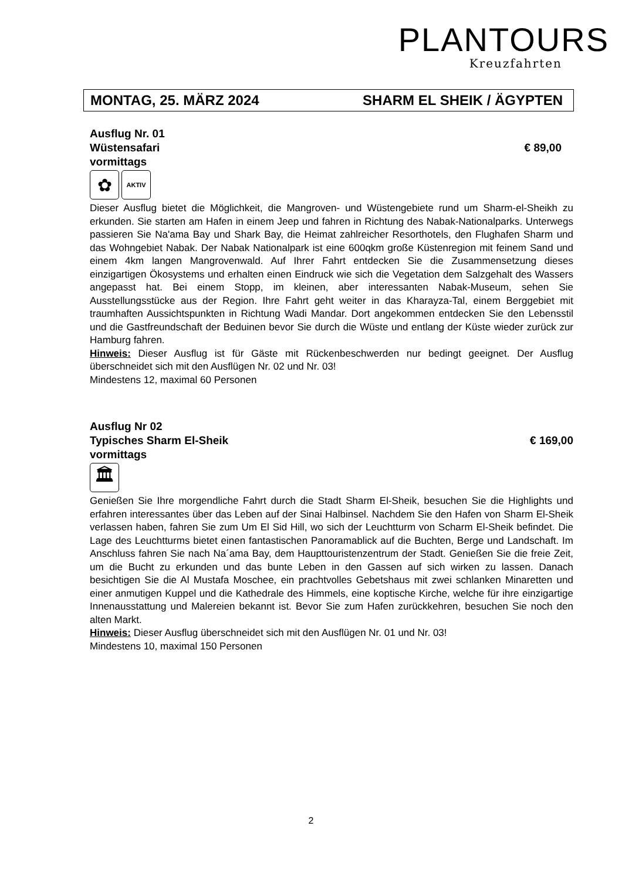PLANTOURS
Kreuzfahrten
MONTAG, 25. MÄRZ 2024 SHARM EL SHEIK / ÄGYPTEN
Ausflug Nr. 01
Wüstensafari € 89,00
vormittags
✿
AKTIV
Dieser Ausflug bietet die Möglichkeit, die Mangroven- und Wüstengebiete rund um Sharm-el-Sheikh zu erkunden. Sie starten am Hafen in einem Jeep und fahren in Richtung des Nabak-Nationalparks. Unterwegs passieren Sie Na'ama Bay und Shark Bay, die Heimat zahlreicher Resorthotels, den Flughafen Sharm und das Wohngebiet Nabak. Der Nabak Nationalpark ist eine 600qkm große Küstenregion mit feinem Sand und einem 4km langen Mangrovenwald. Auf Ihrer Fahrt entdecken Sie die Zusammensetzung dieses einzigartigen Ökosystems und erhalten einen Eindruck wie sich die Vegetation dem Salzgehalt des Wassers angepasst hat. Bei einem Stopp, im kleinen, aber interessanten Nabak-Museum, sehen Sie Ausstellungsstücke aus der Region. Ihre Fahrt geht weiter in das Kharayza-Tal, einem Berggebiet mit traumhaften Aussichtspunkten in Richtung Wadi Mandar. Dort angekommen entdecken Sie den Lebensstil und die Gastfreundschaft der Beduinen bevor Sie durch die Wüste und entlang der Küste wieder zurück zur Hamburg fahren.
Hinweis: Dieser Ausflug ist für Gäste mit Rückenbeschwerden nur bedingt geeignet. Der Ausflug überschneidet sich mit den Ausflügen Nr. 02 und Nr. 03!
Mindestens 12, maximal 60 Personen
Ausflug Nr 02
Typisches Sharm El-Sheik € 169,00
vormittags
🏛
Genießen Sie Ihre morgendliche Fahrt durch die Stadt Sharm El-Sheik, besuchen Sie die Highlights und erfahren interessantes über das Leben auf der Sinai Halbinsel. Nachdem Sie den Hafen von Sharm El-Sheik verlassen haben, fahren Sie zum Um El Sid Hill, wo sich der Leuchtturm von Scharm El-Sheik befindet. Die Lage des Leuchtturms bietet einen fantastischen Panoramablick auf die Buchten, Berge und Landschaft. Im Anschluss fahren Sie nach Na´ama Bay, dem Haupttouristenzentrum der Stadt. Genießen Sie die freie Zeit, um die Bucht zu erkunden und das bunte Leben in den Gassen auf sich wirken zu lassen. Danach besichtigen Sie die Al Mustafa Moschee, ein prachtvolles Gebetshaus mit zwei schlanken Minaretten und einer anmutigen Kuppel und die Kathedrale des Himmels, eine koptische Kirche, welche für ihre einzigartige Innenausstattung und Malereien bekannt ist. Bevor Sie zum Hafen zurückkehren, besuchen Sie noch den alten Markt.
Hinweis: Dieser Ausflug überschneidet sich mit den Ausflügen Nr. 01 und Nr. 03!
Mindestens 10, maximal 150 Personen
2